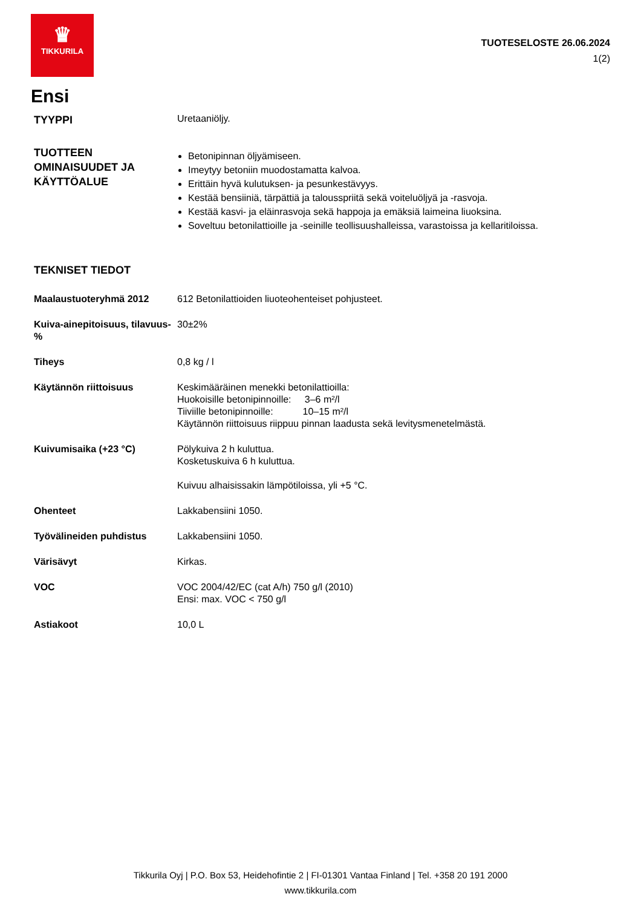♛
TIKKURILA
TUOTESELOSTE 26.06.2024
1(2)
Ensi
TYYPPI
Uretaaniöljy.
TUOTTEEN OMINAISUUDET JA KÄYTTÖALUE
Betonipinnan öljyämiseen.
Imeytyy betoniin muodostamatta kalvoa.
Erittäin hyvä kulutuksen- ja pesunkestävyys.
Kestää bensiiniä, tärpättiä ja talousspriitä sekä voiteluöljyä ja -rasvoja.
Kestää kasvi- ja eläinrasvoja sekä happoja ja emäksiä laimeina liuoksina.
Soveltuu betonilattioille ja -seinille teollisuushalleissa, varastoissa ja kellaritiloissa.
TEKNISET TIEDOT
Maalaustuoteryhmä 2012 612 Betonilattioiden liuoteohenteiset pohjusteet.
Kuiva-ainepitoisuus, tilavuus-%
30±2%
Tiheys 0,8 kg / l
Käytännön riittoisuus Keskimääräinen menekki betonilattioilla:
Huokoisille betonipinnoille: 3–6 m²/l
Tiiviille betonipinnoille: 10–15 m²/l
Käytännön riittoisuus riippuu pinnan laadusta sekä levitysmenetelmästä.
Kuivumisaika (+23 °C) Pölykuiva 2 h kuluttua.
Kosketuskuiva 6 h kuluttua.
Kuivuu alhaisissakin lämpötiloissa, yli +5 °C.
Ohenteet Lakkabensiini 1050.
Työvälineiden puhdistus Lakkabensiini 1050.
Värisävyt Kirkas.
VOC VOC 2004/42/EC (cat A/h) 750 g/l (2010)
Ensi: max. VOC < 750 g/l
Astiakoot 10,0 L
Tikkurila Oyj | P.O. Box 53, Heidehofintie 2 | FI-01301 Vantaa Finland | Tel. +358 20 191 2000
www.tikkurila.com